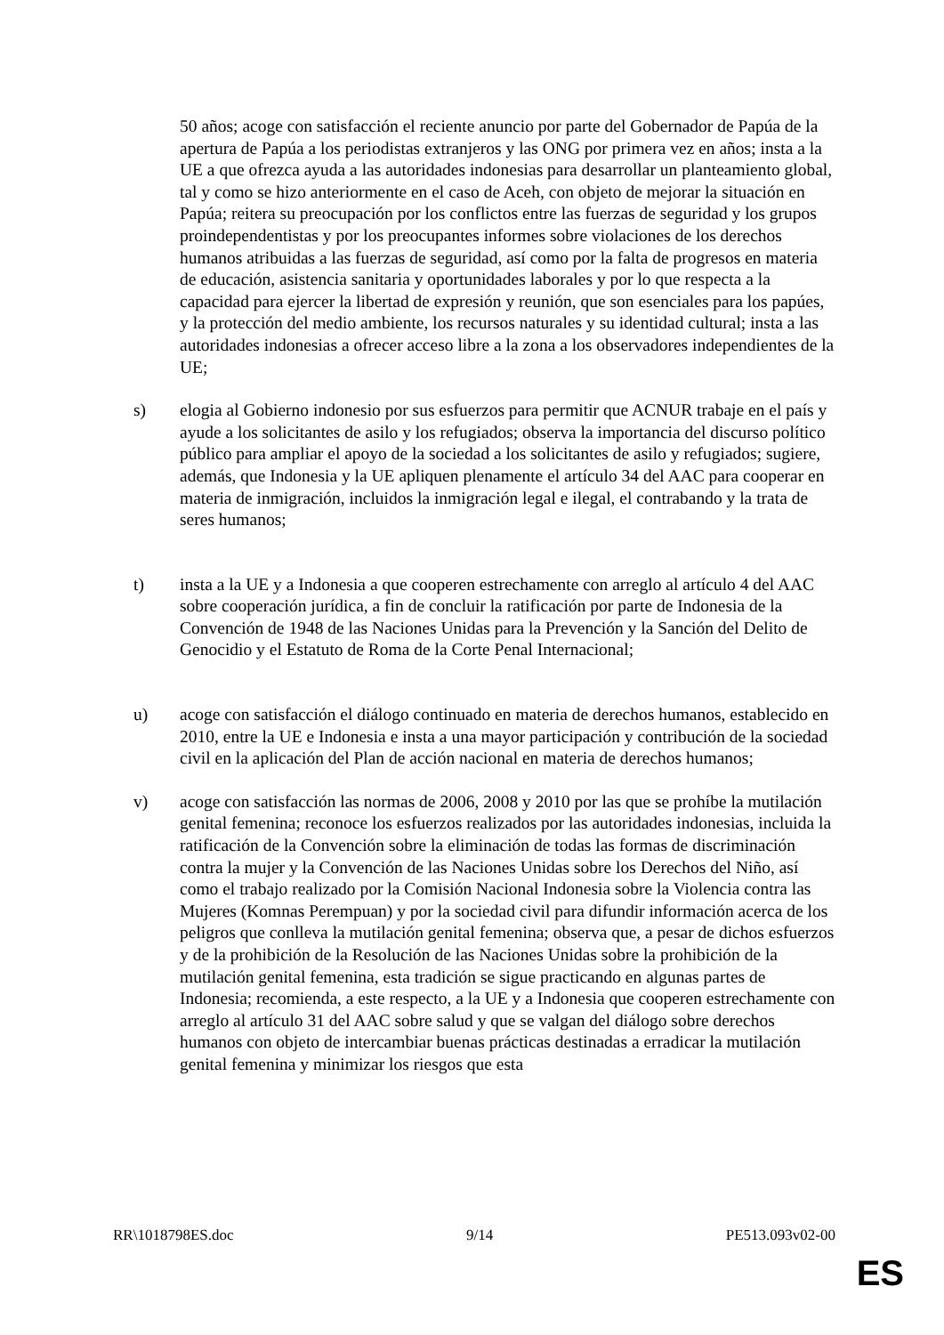50 años; acoge con satisfacción el reciente anuncio por parte del Gobernador de Papúa de la apertura de Papúa a los periodistas extranjeros y las ONG por primera vez en años; insta a la UE a que ofrezca ayuda a las autoridades indonesias para desarrollar un planteamiento global, tal y como se hizo anteriormente en el caso de Aceh, con objeto de mejorar la situación en Papúa; reitera su preocupación por los conflictos entre las fuerzas de seguridad y los grupos proindependentistas y por los preocupantes informes sobre violaciones de los derechos humanos atribuidas a las fuerzas de seguridad, así como por la falta de progresos en materia de educación, asistencia sanitaria y oportunidades laborales y por lo que respecta a la capacidad para ejercer la libertad de expresión y reunión, que son esenciales para los papúes, y la protección del medio ambiente, los recursos naturales y su identidad cultural; insta a las autoridades indonesias a ofrecer acceso libre a la zona a los observadores independientes de la UE;
s) elogia al Gobierno indonesio por sus esfuerzos para permitir que ACNUR trabaje en el país y ayude a los solicitantes de asilo y los refugiados; observa la importancia del discurso político público para ampliar el apoyo de la sociedad a los solicitantes de asilo y refugiados; sugiere, además, que Indonesia y la UE apliquen plenamente el artículo 34 del AAC para cooperar en materia de inmigración, incluidos la inmigración legal e ilegal, el contrabando y la trata de seres humanos;
t) insta a la UE y a Indonesia a que cooperen estrechamente con arreglo al artículo 4 del AAC sobre cooperación jurídica, a fin de concluir la ratificación por parte de Indonesia de la Convención de 1948 de las Naciones Unidas para la Prevención y la Sanción del Delito de Genocidio y el Estatuto de Roma de la Corte Penal Internacional;
u) acoge con satisfacción el diálogo continuado en materia de derechos humanos, establecido en 2010, entre la UE e Indonesia e insta a una mayor participación y contribución de la sociedad civil en la aplicación del Plan de acción nacional en materia de derechos humanos;
v) acoge con satisfacción las normas de 2006, 2008 y 2010 por las que se prohíbe la mutilación genital femenina; reconoce los esfuerzos realizados por las autoridades indonesias, incluida la ratificación de la Convención sobre la eliminación de todas las formas de discriminación contra la mujer y la Convención de las Naciones Unidas sobre los Derechos del Niño, así como el trabajo realizado por la Comisión Nacional Indonesia sobre la Violencia contra las Mujeres (Komnas Perempuan) y por la sociedad civil para difundir información acerca de los peligros que conlleva la mutilación genital femenina; observa que, a pesar de dichos esfuerzos y de la prohibición de la Resolución de las Naciones Unidas sobre la prohibición de la mutilación genital femenina, esta tradición se sigue practicando en algunas partes de Indonesia; recomienda, a este respecto, a la UE y a Indonesia que cooperen estrechamente con arreglo al artículo 31 del AAC sobre salud y que se valgan del diálogo sobre derechos humanos con objeto de intercambiar buenas prácticas destinadas a erradicar la mutilación genital femenina y minimizar los riesgos que esta
RR\1018798ES.doc 9/14 PE513.093v02-00
ES